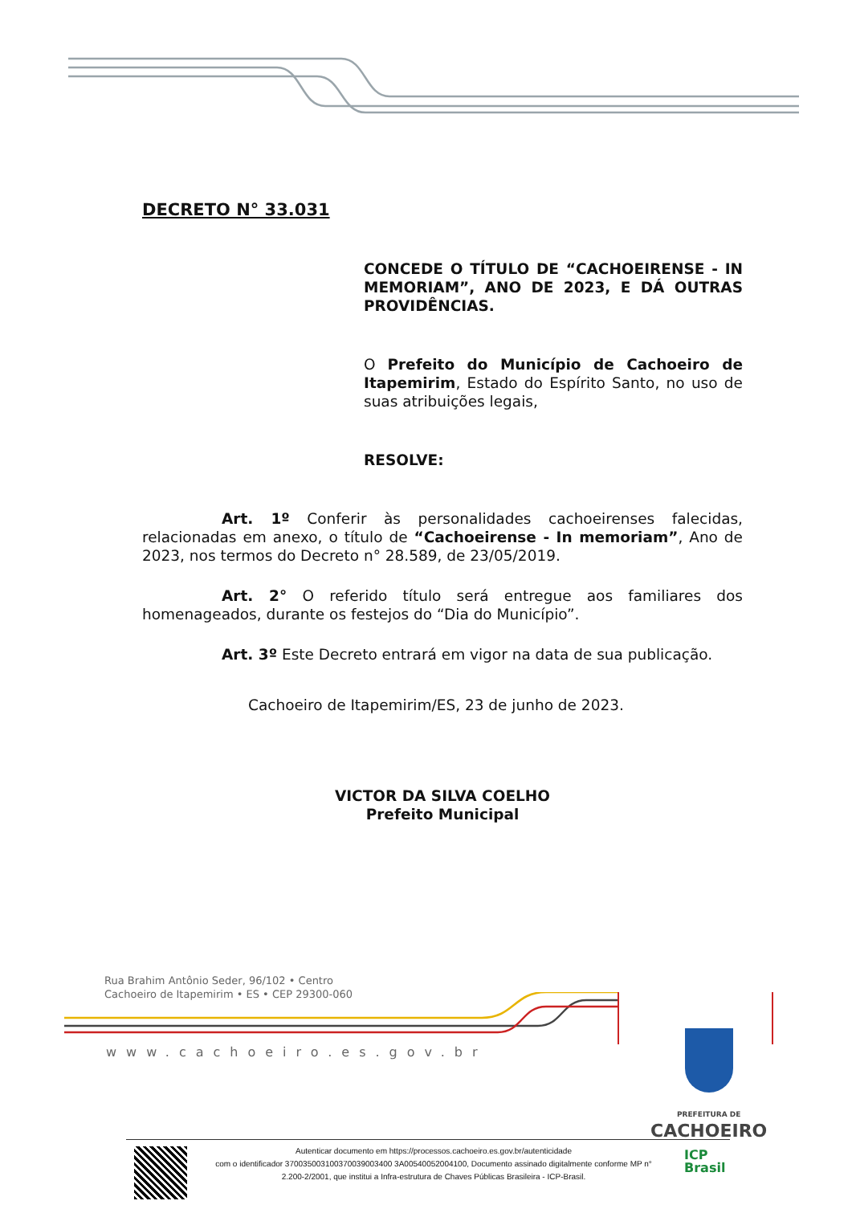DECRETO N° 33.031
CONCEDE O TÍTULO DE “CACHOEIRENSE - IN MEMORIAM”, ANO DE 2023, E DÁ OUTRAS PROVIDÊNCIAS.
O Prefeito do Município de Cachoeiro de Itapemirim, Estado do Espírito Santo, no uso de suas atribuições legais,
RESOLVE:
Art. 1º Conferir às personalidades cachoeirenses falecidas, relacionadas em anexo, o título de “Cachoeirense - In memoriam”, Ano de 2023, nos termos do Decreto n° 28.589, de 23/05/2019.
Art. 2° O referido título será entregue aos familiares dos homenageados, durante os festejos do “Dia do Município”.
Art. 3º Este Decreto entrará em vigor na data de sua publicação.
Cachoeiro de Itapemirim/ES, 23 de junho de 2023.
VICTOR DA SILVA COELHO
Prefeito Municipal
Rua Brahim Antônio Seder, 96/102 • Centro
Cachoeiro de Itapemirim • ES • CEP 29300-060
www.cachoeiro.es.gov.br
PREFEITURA DE
CACHOEIRO
Autenticar documento em https://processos.cachoeiro.es.gov.br/autenticidade
com o identificador 370035003100370039003400 3A00540052004100, Documento assinado digitalmente conforme MP n° 2.200-2/2001, que institui a Infra-estrutura de Chaves Públicas Brasileira - ICP-Brasil.
ICP
Brasil